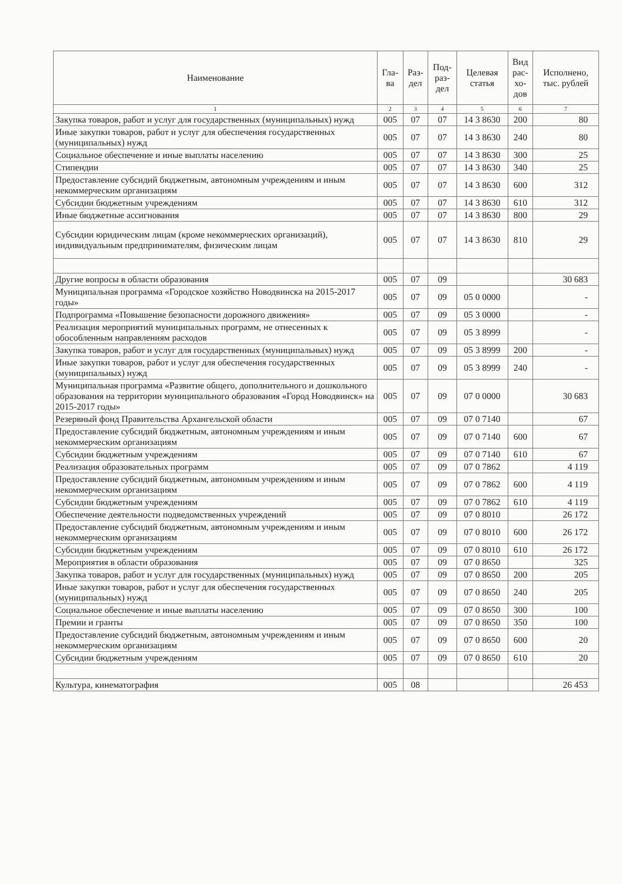| Наименование | Гла- ва | Раз- дел | Под- раз- дел | Целевая статья | Вид рас- хо- дов | Исполнено, тыс. рублей |
| --- | --- | --- | --- | --- | --- | --- |
| 1 | 2 | 3 | 4 | 5 | 6 | 7 |
| Закупка товаров, работ и услуг для государственных (муниципальных) нужд | 005 | 07 | 07 | 14 3 8630 | 200 | 80 |
| Иные закупки товаров, работ и услуг для обеспечения государственных (муниципальных) нужд | 005 | 07 | 07 | 14 3 8630 | 240 | 80 |
| Социальное обеспечение и иные выплаты населению | 005 | 07 | 07 | 14 3 8630 | 300 | 25 |
| Стипендии | 005 | 07 | 07 | 14 3 8630 | 340 | 25 |
| Предоставление субсидий бюджетным, автономным учреждениям и иным некоммерческим организациям | 005 | 07 | 07 | 14 3 8630 | 600 | 312 |
| Субсидии бюджетным учреждениям | 005 | 07 | 07 | 14 3 8630 | 610 | 312 |
| Иные бюджетные ассигнования | 005 | 07 | 07 | 14 3 8630 | 800 | 29 |
| Субсидии юридическим лицам (кроме некоммерческих организаций), индивидуальным предпринимателям, физическим лицам | 005 | 07 | 07 | 14 3 8630 | 810 | 29 |
| Другие вопросы в области образования | 005 | 07 | 09 | | | 30 683 |
| Муниципальная программа «Городское хозяйство Новодвинска на 2015-2017 годы» | 005 | 07 | 09 | 05 0 0000 | | - |
| Подпрограмма «Повышение безопасности дорожного движения» | 005 | 07 | 09 | 05 3 0000 | | - |
| Реализация мероприятий муниципальных программ, не отнесенных к обособленным направлениям расходов | 005 | 07 | 09 | 05 3 8999 | | - |
| Закупка товаров, работ и услуг для государственных (муниципальных) нужд | 005 | 07 | 09 | 05 3 8999 | 200 | - |
| Иные закупки товаров, работ и услуг для обеспечения государственных (муниципальных) нужд | 005 | 07 | 09 | 05 3 8999 | 240 | - |
| Муниципальная программа «Развитие общего, дополнительного и дошкольного образования на территории муниципального образования «Город Новодвинск» на 2015-2017 годы» | 005 | 07 | 09 | 07 0 0000 | | 30 683 |
| Резервный фонд Правительства Архангельской области | 005 | 07 | 09 | 07 0 7140 | | 67 |
| Предоставление субсидий бюджетным, автономным учреждениям и иным некоммерческим организациям | 005 | 07 | 09 | 07 0 7140 | 600 | 67 |
| Субсидии бюджетным учреждениям | 005 | 07 | 09 | 07 0 7140 | 610 | 67 |
| Реализация образовательных программ | 005 | 07 | 09 | 07 0 7862 | | 4 119 |
| Предоставление субсидий бюджетным, автономным учреждениям и иным некоммерческим организациям | 005 | 07 | 09 | 07 0 7862 | 600 | 4 119 |
| Субсидии бюджетным учреждениям | 005 | 07 | 09 | 07 0 7862 | 610 | 4 119 |
| Обеспечение деятельности подведомственных учреждений | 005 | 07 | 09 | 07 0 8010 | | 26 172 |
| Предоставление субсидий бюджетным, автономным учреждениям и иным некоммерческим организациям | 005 | 07 | 09 | 07 0 8010 | 600 | 26 172 |
| Субсидии бюджетным учреждениям | 005 | 07 | 09 | 07 0 8010 | 610 | 26 172 |
| Мероприятия в области образования | 005 | 07 | 09 | 07 0 8650 | | 325 |
| Закупка товаров, работ и услуг для государственных (муниципальных) нужд | 005 | 07 | 09 | 07 0 8650 | 200 | 205 |
| Иные закупки товаров, работ и услуг для обеспечения государственных (муниципальных) нужд | 005 | 07 | 09 | 07 0 8650 | 240 | 205 |
| Социальное обеспечение и иные выплаты населению | 005 | 07 | 09 | 07 0 8650 | 300 | 100 |
| Премии и гранты | 005 | 07 | 09 | 07 0 8650 | 350 | 100 |
| Предоставление субсидий бюджетным, автономным учреждениям и иным некоммерческим организациям | 005 | 07 | 09 | 07 0 8650 | 600 | 20 |
| Субсидии бюджетным учреждениям | 005 | 07 | 09 | 07 0 8650 | 610 | 20 |
| Культура, кинематография | 005 | 08 | | | | 26 453 |